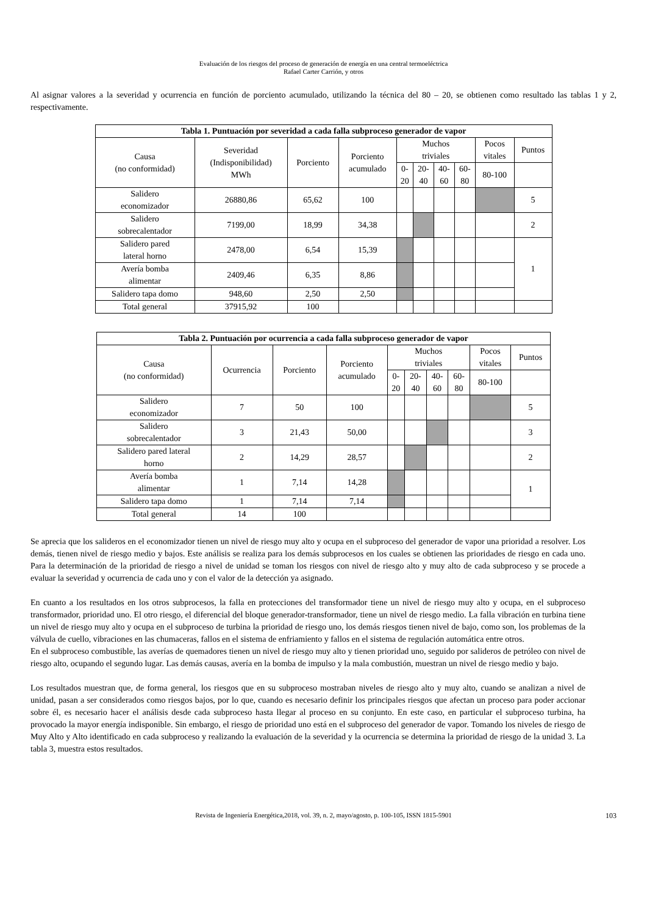Evaluación de los riesgos del proceso de generación de energía en una central termoeléctrica
Rafael Carter Carrión, y otros
Al asignar valores a la severidad y ocurrencia en función de porciento acumulado, utilizando la técnica del 80 – 20, se obtienen como resultado las tablas 1 y 2, respectivamente.
| Tabla 1. Puntuación por severidad a cada falla subproceso generador de vapor | | | | | | | | | |
| --- | --- | --- | --- | --- | --- | --- | --- | --- | --- |
| Causa (no conformidad) | Severidad (Indisponibilidad) MWh | Porciento | Porciento acumulado | Muchos triviales | | | | Pocos vitales | Puntos |
| | | | | 0- 20 | 20- 40 | 40- 60 | 60- 80 | 80-100 | |
| Salidero economizador | 26880,86 | 65,62 | 100 | | | | | | 5 |
| Salidero sobrecalentador | 7199,00 | 18,99 | 34,38 | | | | | | 2 |
| Salidero pared lateral horno | 2478,00 | 6,54 | 15,39 | | | | | | 1 |
| Avería bomba alimentar | 2409,46 | 6,35 | 8,86 | | | | | | |
| Salidero tapa domo | 948,60 | 2,50 | 2,50 | | | | | | |
| Total general | 37915,92 | 100 | | | | | | | |
| Tabla 2. Puntuación por ocurrencia a cada falla subproceso generador de vapor | | | | | | | | | |
| --- | --- | --- | --- | --- | --- | --- | --- | --- | --- |
| Causa (no conformidad) | Ocurrencia | Porciento | Porciento acumulado | Muchos triviales | | | | Pocos vitales | Puntos |
| | | | | 0- 20 | 20- 40 | 40- 60 | 60- 80 | 80-100 | |
| Salidero economizador | 7 | 50 | 100 | | | | | | 5 |
| Salidero sobrecalentador | 3 | 21,43 | 50,00 | | | | | | 3 |
| Salidero pared lateral horno | 2 | 14,29 | 28,57 | | | | | | 2 |
| Avería bomba alimentar | 1 | 7,14 | 14,28 | | | | | | 1 |
| Salidero tapa domo | 1 | 7,14 | 7,14 | | | | | | |
| Total general | 14 | 100 | | | | | | | |
Se aprecia que los salideros en el economizador tienen un nivel de riesgo muy alto y ocupa en el subproceso del generador de vapor una prioridad a resolver. Los demás, tienen nivel de riesgo medio y bajos. Este análisis se realiza para los demás subprocesos en los cuales se obtienen las prioridades de riesgo en cada uno. Para la determinación de la prioridad de riesgo a nivel de unidad se toman los riesgos con nivel de riesgo alto y muy alto de cada subproceso y se procede a evaluar la severidad y ocurrencia de cada uno y con el valor de la detección ya asignado.
En cuanto a los resultados en los otros subprocesos, la falla en protecciones del transformador tiene un nivel de riesgo muy alto y ocupa, en el subproceso transformador, prioridad uno. El otro riesgo, el diferencial del bloque generador-transformador, tiene un nivel de riesgo medio. La falla vibración en turbina tiene un nivel de riesgo muy alto y ocupa en el subproceso de turbina la prioridad de riesgo uno, los demás riesgos tienen nivel de bajo, como son, los problemas de la válvula de cuello, vibraciones en las chumaceras, fallos en el sistema de enfriamiento y fallos en el sistema de regulación automática entre otros.
En el subproceso combustible, las averías de quemadores tienen un nivel de riesgo muy alto y tienen prioridad uno, seguido por salideros de petróleo con nivel de riesgo alto, ocupando el segundo lugar. Las demás causas, avería en la bomba de impulso y la mala combustión, muestran un nivel de riesgo medio y bajo.
Los resultados muestran que, de forma general, los riesgos que en su subproceso mostraban niveles de riesgo alto y muy alto, cuando se analizan a nivel de unidad, pasan a ser considerados como riesgos bajos, por lo que, cuando es necesario definir los principales riesgos que afectan un proceso para poder accionar sobre él, es necesario hacer el análisis desde cada subproceso hasta llegar al proceso en su conjunto. En este caso, en particular el subproceso turbina, ha provocado la mayor energía indisponible. Sin embargo, el riesgo de prioridad uno está en el subproceso del generador de vapor. Tomando los niveles de riesgo de Muy Alto y Alto identificado en cada subproceso y realizando la evaluación de la severidad y la ocurrencia se determina la prioridad de riesgo de la unidad 3. La tabla 3, muestra estos resultados.
Revista de Ingeniería Energética,2018, vol. 39, n. 2, mayo/agosto, p. 100-105, ISSN 1815-5901 103